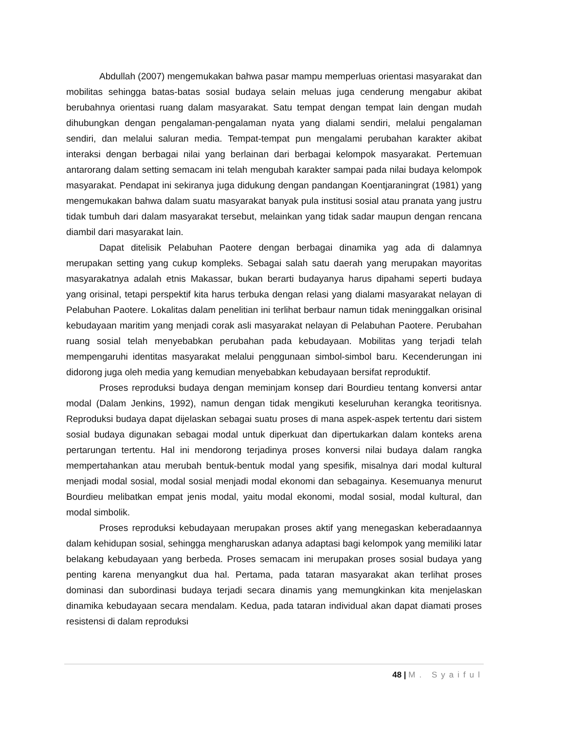Abdullah (2007) mengemukakan bahwa pasar mampu memperluas orientasi masyarakat dan mobilitas sehingga batas-batas sosial budaya selain meluas juga cenderung mengabur akibat berubahnya orientasi ruang dalam masyarakat. Satu tempat dengan tempat lain dengan mudah dihubungkan dengan pengalaman-pengalaman nyata yang dialami sendiri, melalui pengalaman sendiri, dan melalui saluran media. Tempat-tempat pun mengalami perubahan karakter akibat interaksi dengan berbagai nilai yang berlainan dari berbagai kelompok masyarakat. Pertemuan antarorang dalam setting semacam ini telah mengubah karakter sampai pada nilai budaya kelompok masyarakat. Pendapat ini sekiranya juga didukung dengan pandangan Koentjaraningrat (1981) yang mengemukakan bahwa dalam suatu masyarakat banyak pula institusi sosial atau pranata yang justru tidak tumbuh dari dalam masyarakat tersebut, melainkan yang tidak sadar maupun dengan rencana diambil dari masyarakat lain.
Dapat ditelisik Pelabuhan Paotere dengan berbagai dinamika yag ada di dalamnya merupakan setting yang cukup kompleks. Sebagai salah satu daerah yang merupakan mayoritas masyarakatnya adalah etnis Makassar, bukan berarti budayanya harus dipahami seperti budaya yang orisinal, tetapi perspektif kita harus terbuka dengan relasi yang dialami masyarakat nelayan di Pelabuhan Paotere. Lokalitas dalam penelitian ini terlihat berbaur namun tidak meninggalkan orisinal kebudayaan maritim yang menjadi corak asli masyarakat nelayan di Pelabuhan Paotere. Perubahan ruang sosial telah menyebabkan perubahan pada kebudayaan. Mobilitas yang terjadi telah mempengaruhi identitas masyarakat melalui penggunaan simbol-simbol baru. Kecenderungan ini didorong juga oleh media yang kemudian menyebabkan kebudayaan bersifat reproduktif.
Proses reproduksi budaya dengan meminjam konsep dari Bourdieu tentang konversi antar modal (Dalam Jenkins, 1992), namun dengan tidak mengikuti keseluruhan kerangka teoritisnya. Reproduksi budaya dapat dijelaskan sebagai suatu proses di mana aspek-aspek tertentu dari sistem sosial budaya digunakan sebagai modal untuk diperkuat dan dipertukarkan dalam konteks arena pertarungan tertentu. Hal ini mendorong terjadinya proses konversi nilai budaya dalam rangka mempertahankan atau merubah bentuk-bentuk modal yang spesifik, misalnya dari modal kultural menjadi modal sosial, modal sosial menjadi modal ekonomi dan sebagainya. Kesemuanya menurut Bourdieu melibatkan empat jenis modal, yaitu modal ekonomi, modal sosial, modal kultural, dan modal simbolik.
Proses reproduksi kebudayaan merupakan proses aktif yang menegaskan keberadaannya dalam kehidupan sosial, sehingga mengharuskan adanya adaptasi bagi kelompok yang memiliki latar belakang kebudayaan yang berbeda. Proses semacam ini merupakan proses sosial budaya yang penting karena menyangkut dua hal. Pertama, pada tataran masyarakat akan terlihat proses dominasi dan subordinasi budaya terjadi secara dinamis yang memungkinkan kita menjelaskan dinamika kebudayaan secara mendalam. Kedua, pada tataran individual akan dapat diamati proses resistensi di dalam reproduksi
48 | M. Syaiful